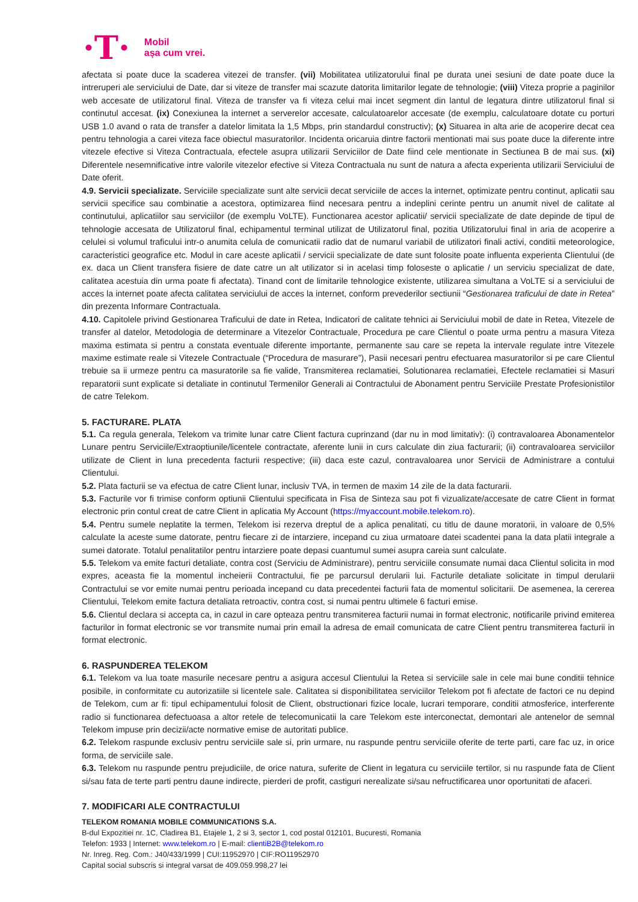·T· Mobil
așa cum vrei.
afectata si poate duce la scaderea vitezei de transfer. (vii) Mobilitatea utilizatorului final pe durata unei sesiuni de date poate duce la intreruperi ale serviciului de Date, dar si viteze de transfer mai scazute datorita limitarilor legate de tehnologie; (viii) Viteza proprie a paginilor web accesate de utilizatorul final. Viteza de transfer va fi viteza celui mai incet segment din lantul de legatura dintre utilizatorul final si continutul accesat. (ix) Conexiunea la internet a serverelor accesate, calculatoarelor accesate (de exemplu, calculatoare dotate cu porturi USB 1.0 avand o rata de transfer a datelor limitata la 1,5 Mbps, prin standardul constructiv); (x) Situarea in alta arie de acoperire decat cea pentru tehnologia a carei viteza face obiectul masuratorilor. Incidenta oricaruia dintre factorii mentionati mai sus poate duce la diferente intre vitezele efective si Viteza Contractuala, efectele asupra utilizarii Serviciilor de Date fiind cele mentionate in Sectiunea B de mai sus. (xi) Diferentele nesemnificative intre valorile vitezelor efective si Viteza Contractuala nu sunt de natura a afecta experienta utilizarii Serviciului de Date oferit.
4.9. Servicii specializate. Serviciile specializate sunt alte servicii decat serviciile de acces la internet, optimizate pentru continut, aplicatii sau servicii specifice sau combinatie a acestora, optimizarea fiind necesara pentru a indeplini cerinte pentru un anumit nivel de calitate al continutului, aplicatiilor sau serviciilor (de exemplu VoLTE). Functionarea acestor aplicatii/ servicii specializate de date depinde de tipul de tehnologie accesata de Utilizatorul final, echipamentul terminal utilizat de Utilizatorul final, pozitia Utilizatorului final in aria de acoperire a celulei si volumul traficului intr-o anumita celula de comunicatii radio dat de numarul variabil de utilizatori finali activi, conditii meteorologice, caracteristici geografice etc. Modul in care aceste aplicatii / servicii specializate de date sunt folosite poate influenta experienta Clientului (de ex. daca un Client transfera fisiere de date catre un alt utilizator si in acelasi timp foloseste o aplicatie / un serviciu specializat de date, calitatea acestuia din urma poate fi afectata). Tinand cont de limitarile tehnologice existente, utilizarea simultana a VoLTE si a serviciului de acces la internet poate afecta calitatea serviciului de acces la internet, conform prevederilor sectiunii “Gestionarea traficului de date in Retea” din prezenta Informare Contractuala.
4.10. Capitolele privind Gestionarea Traficului de date in Retea, Indicatori de calitate tehnici ai Serviciului mobil de date in Retea, Vitezele de transfer al datelor, Metodologia de determinare a Vitezelor Contractuale, Procedura pe care Clientul o poate urma pentru a masura Viteza maxima estimata si pentru a constata eventuale diferente importante, permanente sau care se repeta la intervale regulate intre Vitezele maxime estimate reale si Vitezele Contractuale (“Procedura de masurare”), Pasii necesari pentru efectuarea masuratorilor si pe care Clientul trebuie sa ii urmeze pentru ca masuratorile sa fie valide, Transmiterea reclamatiei, Solutionarea reclamatiei, Efectele reclamatiei si Masuri reparatorii sunt explicate si detaliate in continutul Termenilor Generali ai Contractului de Abonament pentru Serviciile Prestate Profesionistilor de catre Telekom.
5. FACTURARE. PLATA
5.1. Ca regula generala, Telekom va trimite lunar catre Client factura cuprinzand (dar nu in mod limitativ): (i) contravaloarea Abonamentelor Lunare pentru Serviciile/Extraoptiunile/licentele contractate, aferente lunii in curs calculate din ziua facturarii; (ii) contravaloarea serviciilor utilizate de Client in luna precedenta facturii respective; (iii) daca este cazul, contravaloarea unor Servicii de Administrare a contului Clientului.
5.2. Plata facturii se va efectua de catre Client lunar, inclusiv TVA, in termen de maxim 14 zile de la data facturarii.
5.3. Facturile vor fi trimise conform optiunii Clientului specificata in Fisa de Sinteza sau pot fi vizualizate/accesate de catre Client in format electronic prin contul creat de catre Client in aplicatia My Account (https://myaccount.mobile.telekom.ro).
5.4. Pentru sumele neplatite la termen, Telekom isi rezerva dreptul de a aplica penalitati, cu titlu de daune moratorii, in valoare de 0,5% calculate la aceste sume datorate, pentru fiecare zi de intarziere, incepand cu ziua urmatoare datei scadentei pana la data platii integrale a sumei datorate. Totalul penalitatilor pentru intarziere poate depasi cuantumul sumei asupra careia sunt calculate.
5.5. Telekom va emite facturi detaliate, contra cost (Serviciu de Administrare), pentru serviciile consumate numai daca Clientul solicita in mod expres, aceasta fie la momentul incheierii Contractului, fie pe parcursul derularii lui. Facturile detaliate solicitate in timpul derularii Contractului se vor emite numai pentru perioada incepand cu data precedentei facturii fata de momentul solicitarii. De asemenea, la cererea Clientului, Telekom emite factura detaliata retroactiv, contra cost, si numai pentru ultimele 6 facturi emise.
5.6. Clientul declara si accepta ca, in cazul in care opteaza pentru transmiterea facturii numai in format electronic, notificarile privind emiterea facturilor in format electronic se vor transmite numai prin email la adresa de email comunicata de catre Client pentru transmiterea facturii in format electronic.
6. RASPUNDEREA TELEKOM
6.1. Telekom va lua toate masurile necesare pentru a asigura accesul Clientului la Retea si serviciile sale in cele mai bune conditii tehnice posibile, in conformitate cu autorizatiile si licentele sale. Calitatea si disponibilitatea serviciilor Telekom pot fi afectate de factori ce nu depind de Telekom, cum ar fi: tipul echipamentului folosit de Client, obstructionari fizice locale, lucrari temporare, conditii atmosferice, interferente radio si functionarea defectuoasa a altor retele de telecomunicatii la care Telekom este interconectat, demontari ale antenelor de semnal Telekom impuse prin decizii/acte normative emise de autoritati publice.
6.2. Telekom raspunde exclusiv pentru serviciile sale si, prin urmare, nu raspunde pentru serviciile oferite de terte parti, care fac uz, in orice forma, de serviciile sale.
6.3. Telekom nu raspunde pentru prejudiciile, de orice natura, suferite de Client in legatura cu serviciile tertilor, si nu raspunde fata de Client si/sau fata de terte parti pentru daune indirecte, pierderi de profit, castiguri nerealizate si/sau nefructificarea unor oportunitati de afaceri.
7. MODIFICARI ALE CONTRACTULUI
TELEKOM ROMANIA MOBILE COMMUNICATIONS S.A.
B-dul Expozitiei nr. 1C, Cladirea B1, Etajele 1, 2 si 3, sector 1, cod postal 012101, Bucuresti, Romania
Telefon: 1933 | Internet: www.telekom.ro | E-mail: clientiB2B@telekom.ro
Nr. Inreg. Reg. Com.: J40/433/1999 | CUI:11952970 | CIF:RO11952970
Capital social subscris si integral varsat de 409.059.998,27 lei